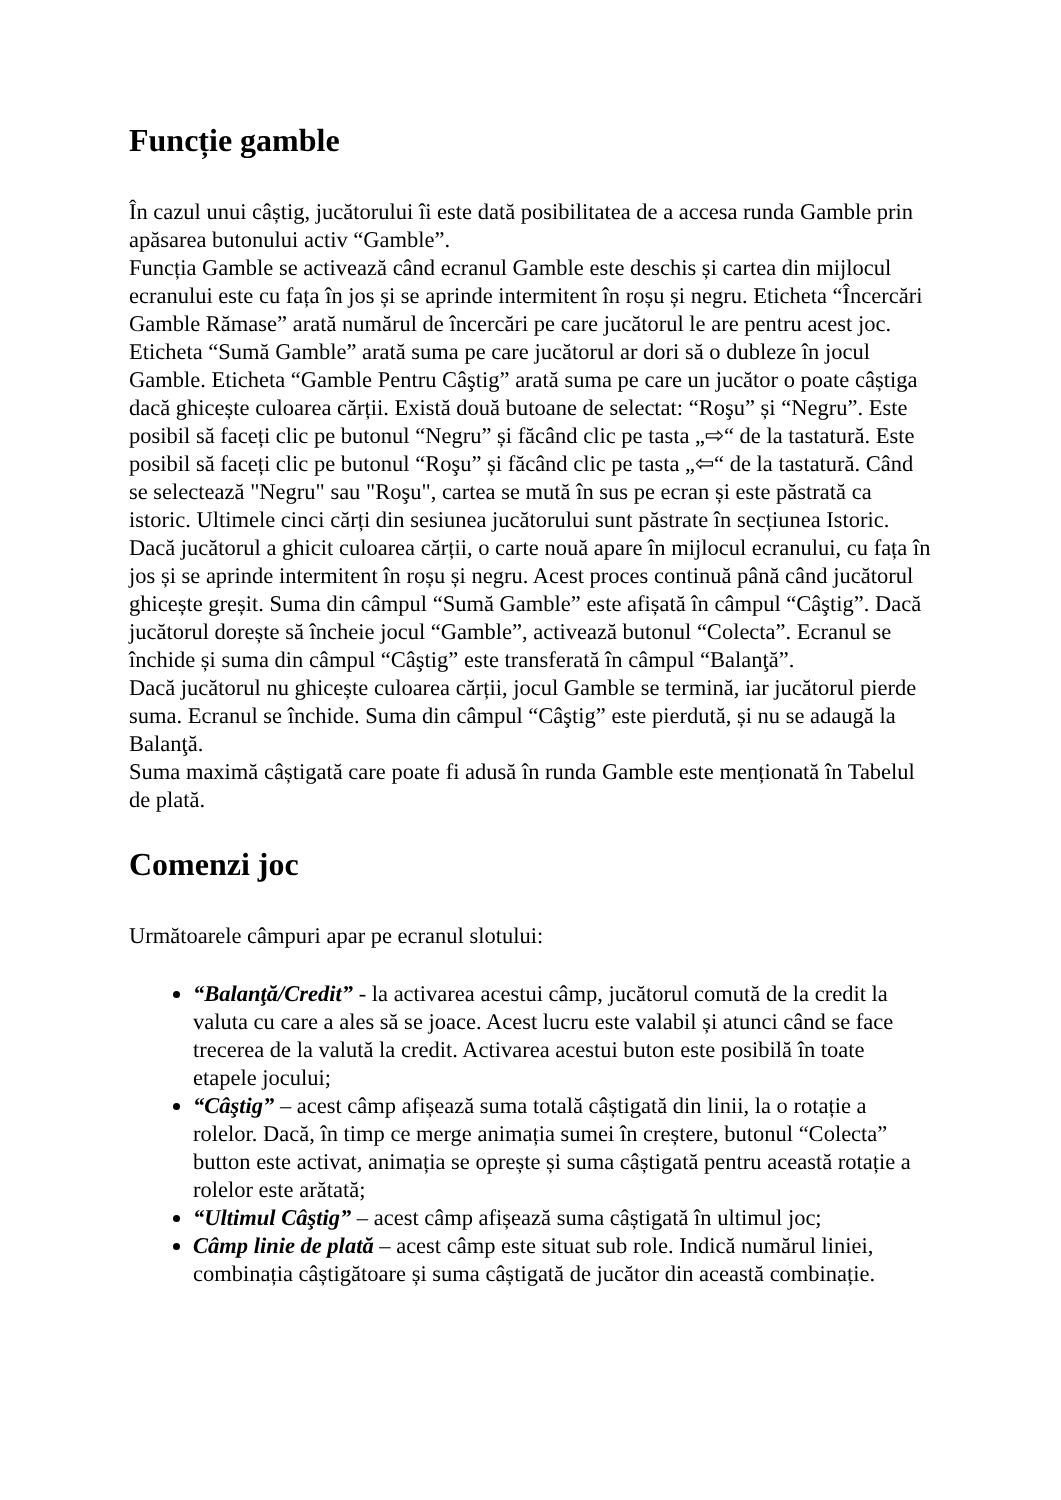Funcție gamble
În cazul unui câștig, jucătorului îi este dată posibilitatea de a accesa runda Gamble prin apăsarea butonului activ “Gamble”.
Funcția Gamble se activează când ecranul Gamble este deschis și cartea din mijlocul ecranului este cu fața în jos și se aprinde intermitent în roșu și negru. Eticheta “Încercări Gamble Rămase” arată numărul de încercări pe care jucătorul le are pentru acest joc. Eticheta “Sumă Gamble” arată suma pe care jucătorul ar dori să o dubleze în jocul Gamble. Eticheta “Gamble Pentru Câştig” arată suma pe care un jucător o poate câștiga dacă ghicește culoarea cărții. Există două butoane de selectat: “Roşu” și “Negru”. Este posibil să faceți clic pe butonul “Negru” și făcând clic pe tasta „⇨“ de la tastatură. Este posibil să faceți clic pe butonul “Roşu” și făcând clic pe tasta „⇦“ de la tastatură. Când se selectează "Negru" sau "Roşu", cartea se mută în sus pe ecran și este păstrată ca istoric. Ultimele cinci cărți din sesiunea jucătorului sunt păstrate în secțiunea Istoric.
Dacă jucătorul a ghicit culoarea cărții, o carte nouă apare în mijlocul ecranului, cu fața în jos și se aprinde intermitent în roșu și negru. Acest proces continuă până când jucătorul ghicește greșit. Suma din câmpul “Sumă Gamble” este afișată în câmpul “Câştig”. Dacă jucătorul dorește să încheie jocul “Gamble”, activează butonul “Colecta”. Ecranul se închide și suma din câmpul “Câştig” este transferată în câmpul “Balanţă”.
Dacă jucătorul nu ghicește culoarea cărții, jocul Gamble se termină, iar jucătorul pierde suma. Ecranul se închide. Suma din câmpul “Câştig” este pierdută, și nu se adaugă la Balanţă.
Suma maximă câștigată care poate fi adusă în runda Gamble este menționată în Tabelul de plată.
Comenzi joc
Următoarele câmpuri apar pe ecranul slotului:
“Balanţă/Credit” - la activarea acestui câmp, jucătorul comută de la credit la valuta cu care a ales să se joace. Acest lucru este valabil și atunci când se face trecerea de la valută la credit. Activarea acestui buton este posibilă în toate etapele jocului;
“Câştig” – acest câmp afișează suma totală câștigată din linii, la o rotație a rolelor. Dacă, în timp ce merge animația sumei în creștere, butonul “Colecta” button este activat, animația se oprește și suma câștigată pentru această rotație a rolelor este arătată;
“Ultimul Câştig” – acest câmp afișează suma câștigată în ultimul joc;
Câmp linie de plată – acest câmp este situat sub role. Indică numărul liniei, combinația câștigătoare și suma câștigată de jucător din această combinație.